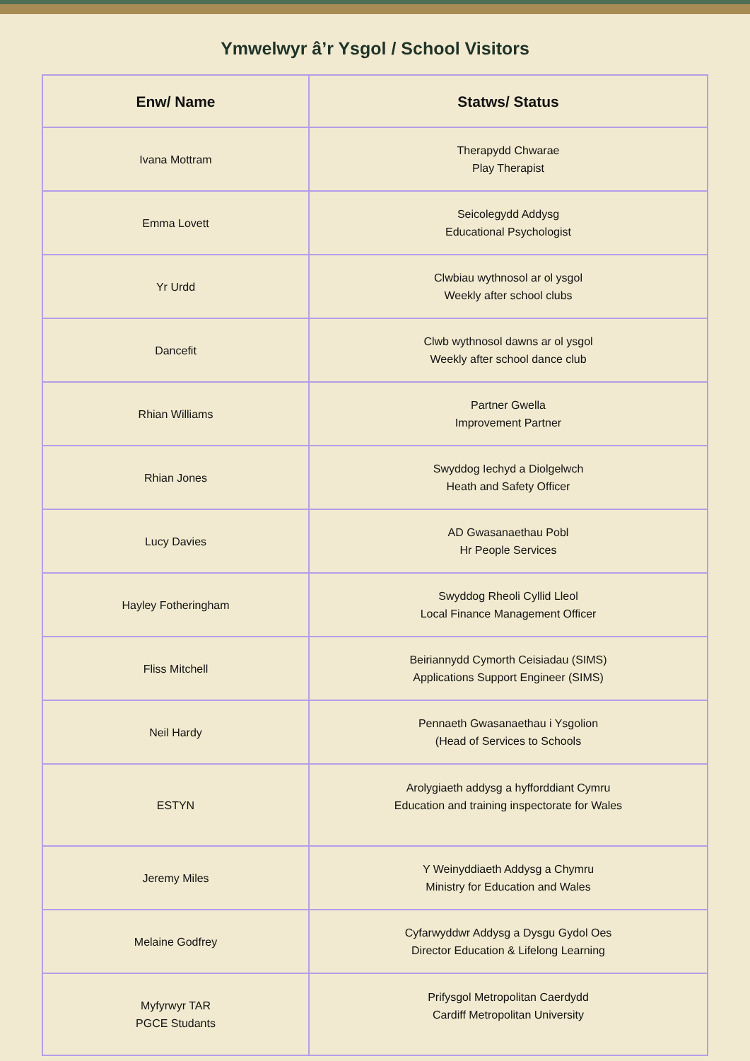Ymwelwyr â’r Ysgol / School Visitors
| Enw/ Name | Statws/ Status |
| --- | --- |
| Ivana Mottram | Therapydd Chwarae Play Therapist |
| Emma Lovett | Seicolegydd Addysg Educational Psychologist |
| Yr Urdd | Clwbiau wythnosol ar ol ysgol Weekly after school clubs |
| Dancefit | Clwb wythnosol dawns ar ol ysgol Weekly after school dance club |
| Rhian Williams | Partner Gwella Improvement Partner |
| Rhian Jones | Swyddog Iechyd a Diolgelwch Heath and Safety Officer |
| Lucy Davies | AD Gwasanaethau Pobl Hr People Services |
| Hayley Fotheringham | Swyddog Rheoli Cyllid Lleol Local Finance Management Officer |
| Fliss Mitchell | Beiriannydd Cymorth Ceisiadau (SIMS) Applications Support Engineer (SIMS) |
| Neil Hardy | Pennaeth Gwasanaethau i Ysgolion (Head of Services to Schools |
| ESTYN | Arolygiaeth addysg a hyfforddiant Cymru Education and training inspectorate for Wales |
| Jeremy Miles | Y Weinyddiaeth Addysg a Chymru Ministry for Education and Wales |
| Melaine Godfrey | Cyfarwyddwr Addysg a Dysgu Gydol Oes Director Education & Lifelong Learning |
| Myfyrwyr TAR PGCE Studants | Prifysgol Metropolitan Caerdydd Cardiff Metropolitan University |